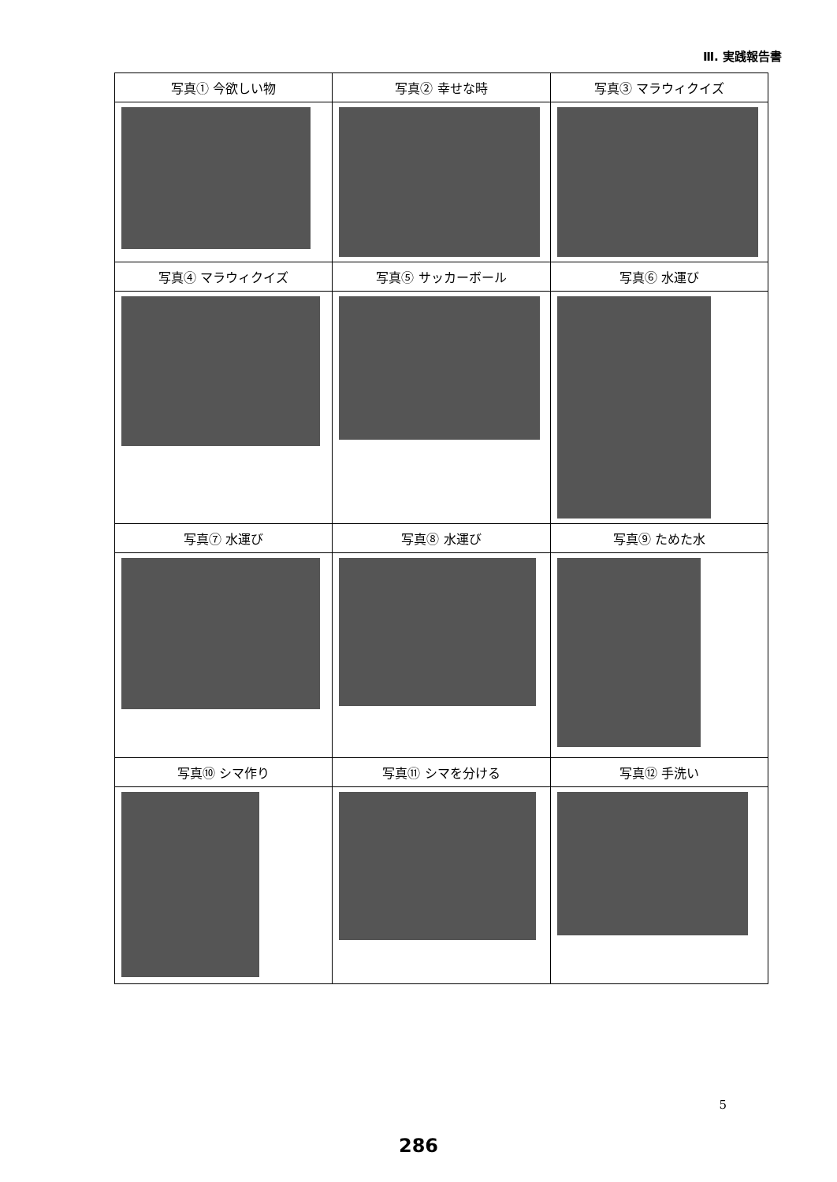Ⅲ. 実践報告書
| 写真① 今欲しい物 | 写真② 幸せな時 | 写真③ マラウィクイズ |
| 写真④ マラウィクイズ | 写真⑤ サッカーボール | 写真⑥ 水運び |
| 写真⑦ 水運び | 写真⑧ 水運び | 写真⑨ ためた水 |
| 写真⑩ シマ作り | 写真⑪ シマを分ける | 写真⑫ 手洗い |
5
286